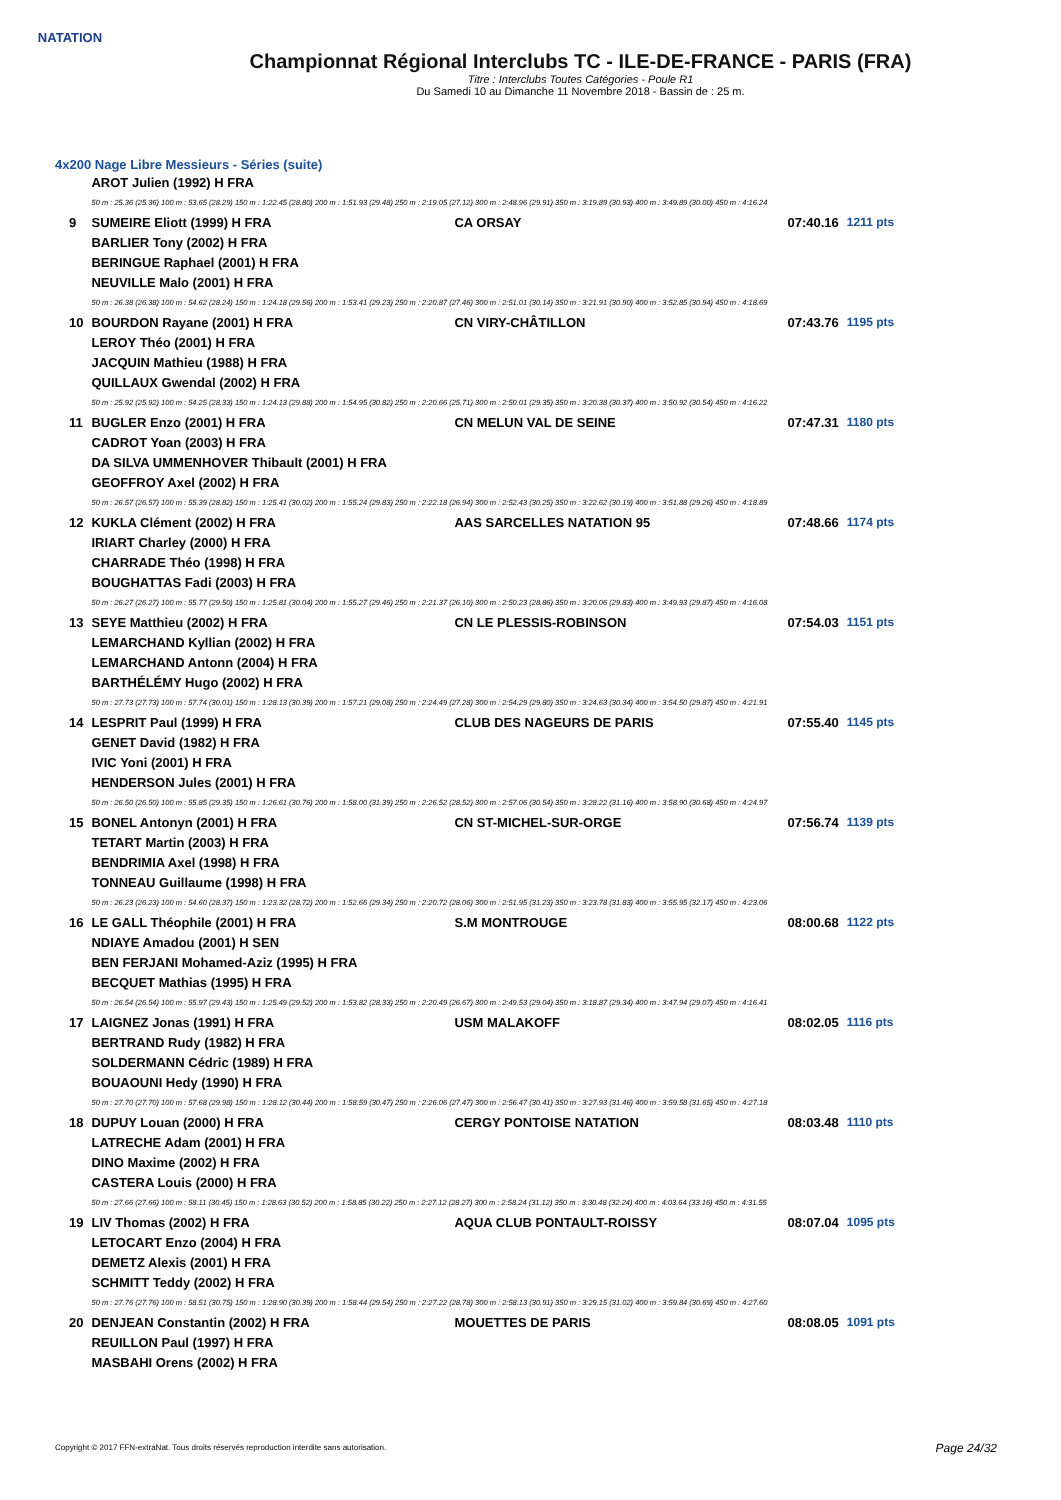NATATION
Championnat Régional Interclubs TC - ILE-DE-FRANCE - PARIS (FRA)
Titre : Interclubs Toutes Catégories - Poule R1
Du Samedi 10 au Dimanche 11 Novembre 2018 - Bassin de : 25 m.
4x200 Nage Libre Messieurs - Séries (suite)
| | AROT Julien (1992) H FRA | | | |
| | 50 m : 25.36 (25.36) 100 m : 53.65 (28.29) 150 m : 1:22.45 (28.80) 200 m : 1:51.93 (29.48) 250 m : 2:19.05 (27.12) 300 m : 2:48.96 (29.91) 350 m : 3:19.89 (30.93) 400 m : 3:49.89 (30.00) 450 m : 4:16.24 | | | |
| 9 | SUMEIRE Eliott (1999) H FRA | CA ORSAY | 07:40.16 | 1211 pts |
| | BARLIER Tony (2002) H FRA | | | |
| | BERINGUE Raphael (2001) H FRA | | | |
| | NEUVILLE Malo (2001) H FRA | | | |
| | 50 m : 26.38 (26.38) 100 m : 54.62 (28.24) 150 m : 1:24.18 (29.56) 200 m : 1:53.41 (29.23) 250 m : 2:20.87 (27.46) 300 m : 2:51.01 (30.14) 350 m : 3:21.91 (30.90) 400 m : 3:52.85 (30.94) 450 m : 4:18.69 | | | |
| 10 | BOURDON Rayane (2001) H FRA | CN VIRY-CHÂTILLON | 07:43.76 | 1195 pts |
| | LEROY Théo (2001) H FRA | | | |
| | JACQUIN Mathieu (1988) H FRA | | | |
| | QUILLAUX Gwendal (2002) H FRA | | | |
| | 50 m : 25.92 (25.92) 100 m : 54.25 (28.33) 150 m : 1:24.13 (29.88) 200 m : 1:54.95 (30.82) 250 m : 2:20.66 (25.71) 300 m : 2:50.01 (29.35) 350 m : 3:20.38 (30.37) 400 m : 3:50.92 (30.54) 450 m : 4:16.22 | | | |
| 11 | BUGLER Enzo (2001) H FRA | CN MELUN VAL DE SEINE | 07:47.31 | 1180 pts |
| | CADROT Yoan (2003) H FRA | | | |
| | DA SILVA UMMENHOVER Thibault (2001) H FRA | | | |
| | GEOFFROY Axel (2002) H FRA | | | |
| | 50 m : 26.57 (26.57) 100 m : 55.39 (28.82) 150 m : 1:25.41 (30.02) 200 m : 1:55.24 (29.83) 250 m : 2:22.18 (26.94) 300 m : 2:52.43 (30.25) 350 m : 3:22.62 (30.19) 400 m : 3:51.88 (29.26) 450 m : 4:18.89 | | | |
| 12 | KUKLA Clément (2002) H FRA | AAS SARCELLES NATATION 95 | 07:48.66 | 1174 pts |
| | IRIART Charley (2000) H FRA | | | |
| | CHARRADE Théo (1998) H FRA | | | |
| | BOUGHATTAS Fadi (2003) H FRA | | | |
| | 50 m : 26.27 (26.27) 100 m : 55.77 (29.50) 150 m : 1:25.81 (30.04) 200 m : 1:55.27 (29.46) 250 m : 2:21.37 (26.10) 300 m : 2:50.23 (28.86) 350 m : 3:20.06 (29.83) 400 m : 3:49.93 (29.87) 450 m : 4:16.08 | | | |
| 13 | SEYE Matthieu (2002) H FRA | CN LE PLESSIS-ROBINSON | 07:54.03 | 1151 pts |
| | LEMARCHAND Kyllian (2002) H FRA | | | |
| | LEMARCHAND Antonn (2004) H FRA | | | |
| | BARTHÉLÉMY Hugo (2002) H FRA | | | |
| | 50 m : 27.73 (27.73) 100 m : 57.74 (30.01) 150 m : 1:28.13 (30.39) 200 m : 1:57.21 (29.08) 250 m : 2:24.49 (27.28) 300 m : 2:54.29 (29.80) 350 m : 3:24.63 (30.34) 400 m : 3:54.50 (29.87) 450 m : 4:21.91 | | | |
| 14 | LESPRIT Paul (1999) H FRA | CLUB DES NAGEURS DE PARIS | 07:55.40 | 1145 pts |
| | GENET David (1982) H FRA | | | |
| | IVIC Yoni (2001) H FRA | | | |
| | HENDERSON Jules (2001) H FRA | | | |
| | 50 m : 26.50 (26.50) 100 m : 55.85 (29.35) 150 m : 1:26.61 (30.76) 200 m : 1:58.00 (31.39) 250 m : 2:26.52 (28.52) 300 m : 2:57.06 (30.54) 350 m : 3:28.22 (31.16) 400 m : 3:58.90 (30.68) 450 m : 4:24.97 | | | |
| 15 | BONEL Antonyn (2001) H FRA | CN ST-MICHEL-SUR-ORGE | 07:56.74 | 1139 pts |
| | TETART Martin (2003) H FRA | | | |
| | BENDRIMIA Axel (1998) H FRA | | | |
| | TONNEAU Guillaume (1998) H FRA | | | |
| | 50 m : 26.23 (26.23) 100 m : 54.60 (28.37) 150 m : 1:23.32 (28.72) 200 m : 1:52.66 (29.34) 250 m : 2:20.72 (28.06) 300 m : 2:51.95 (31.23) 350 m : 3:23.78 (31.83) 400 m : 3:55.95 (32.17) 450 m : 4:23.06 | | | |
| 16 | LE GALL Théophile (2001) H FRA | S.M MONTROUGE | 08:00.68 | 1122 pts |
| | NDIAYE Amadou (2001) H SEN | | | |
| | BEN FERJANI Mohamed-Aziz (1995) H FRA | | | |
| | BECQUET Mathias (1995) H FRA | | | |
| | 50 m : 26.54 (26.54) 100 m : 55.97 (29.43) 150 m : 1:25.49 (29.52) 200 m : 1:53.82 (28.33) 250 m : 2:20.49 (26.67) 300 m : 2:49.53 (29.04) 350 m : 3:18.87 (29.34) 400 m : 3:47.94 (29.07) 450 m : 4:16.41 | | | |
| 17 | LAIGNEZ Jonas (1991) H FRA | USM MALAKOFF | 08:02.05 | 1116 pts |
| | BERTRAND Rudy (1982) H FRA | | | |
| | SOLDERMANN Cédric (1989) H FRA | | | |
| | BOUAOUNI Hedy (1990) H FRA | | | |
| | 50 m : 27.70 (27.70) 100 m : 57.68 (29.98) 150 m : 1:28.12 (30.44) 200 m : 1:58.59 (30.47) 250 m : 2:26.06 (27.47) 300 m : 2:56.47 (30.41) 350 m : 3:27.93 (31.46) 400 m : 3:59.58 (31.65) 450 m : 4:27.18 | | | |
| 18 | DUPUY Louan (2000) H FRA | CERGY PONTOISE NATATION | 08:03.48 | 1110 pts |
| | LATRECHE Adam (2001) H FRA | | | |
| | DINO Maxime (2002) H FRA | | | |
| | CASTERA Louis (2000) H FRA | | | |
| | 50 m : 27.66 (27.66) 100 m : 58.11 (30.45) 150 m : 1:28.63 (30.52) 200 m : 1:58.85 (30.22) 250 m : 2:27.12 (28.27) 300 m : 2:58.24 (31.12) 350 m : 3:30.48 (32.24) 400 m : 4:03.64 (33.16) 450 m : 4:31.55 | | | |
| 19 | LIV Thomas (2002) H FRA | AQUA CLUB PONTAULT-ROISSY | 08:07.04 | 1095 pts |
| | LETOCART Enzo (2004) H FRA | | | |
| | DEMETZ Alexis (2001) H FRA | | | |
| | SCHMITT Teddy (2002) H FRA | | | |
| | 50 m : 27.76 (27.76) 100 m : 58.51 (30.75) 150 m : 1:28.90 (30.39) 200 m : 1:58.44 (29.54) 250 m : 2:27.22 (28.78) 300 m : 2:58.13 (30.91) 350 m : 3:29.15 (31.02) 400 m : 3:59.84 (30.69) 450 m : 4:27.60 | | | |
| 20 | DENJEAN Constantin (2002) H FRA | MOUETTES DE PARIS | 08:08.05 | 1091 pts |
| | REUILLON Paul (1997) H FRA | | | |
| | MASBAHI Orens (2002) H FRA | | | |
Copyright © 2017 FFN-extraNat. Tous droits réservés reproduction interdite sans autorisation.
Page 24/32